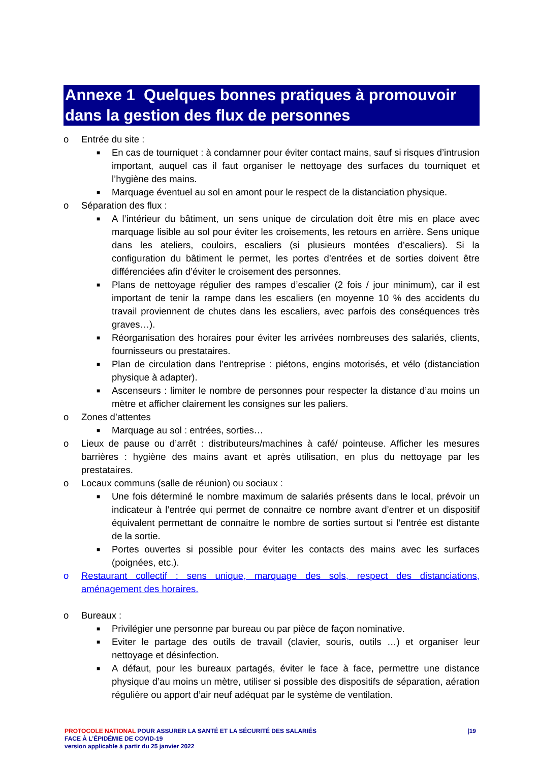Annexe 1 Quelques bonnes pratiques à promouvoir dans la gestion des flux de personnes
o Entrée du site :
■ En cas de tourniquet : à condamner pour éviter contact mains, sauf si risques d’intrusion important, auquel cas il faut organiser le nettoyage des surfaces du tourniquet et l’hygiène des mains.
■ Marquage éventuel au sol en amont pour le respect de la distanciation physique.
o Séparation des flux :
■ A l’intérieur du bâtiment, un sens unique de circulation doit être mis en place avec marquage lisible au sol pour éviter les croisements, les retours en arrière. Sens unique dans les ateliers, couloirs, escaliers (si plusieurs montées d’escaliers). Si la configuration du bâtiment le permet, les portes d’entrées et de sorties doivent être différenciées afin d’éviter le croisement des personnes.
■ Plans de nettoyage régulier des rampes d’escalier (2 fois / jour minimum), car il est important de tenir la rampe dans les escaliers (en moyenne 10 % des accidents du travail proviennent de chutes dans les escaliers, avec parfois des conséquences très graves…).
■ Réorganisation des horaires pour éviter les arrivées nombreuses des salariés, clients, fournisseurs ou prestataires.
■ Plan de circulation dans l’entreprise : piétons, engins motorisés, et vélo (distanciation physique à adapter).
■ Ascenseurs : limiter le nombre de personnes pour respecter la distance d’au moins un mètre et afficher clairement les consignes sur les paliers.
o Zones d’attentes
■ Marquage au sol : entrées, sorties…
o Lieux de pause ou d’arrêt : distributeurs/machines à café/ pointeuse. Afficher les mesures barrières : hygiène des mains avant et après utilisation, en plus du nettoyage par les prestataires.
o Locaux communs (salle de réunion) ou sociaux :
■ Une fois déterminé le nombre maximum de salariés présents dans le local, prévoir un indicateur à l’entrée qui permet de connaitre ce nombre avant d’entrer et un dispositif équivalent permettant de connaitre le nombre de sorties surtout si l’entrée est distante de la sortie.
■ Portes ouvertes si possible pour éviter les contacts des mains avec les surfaces (poignées, etc.).
o Restaurant collectif : sens unique, marquage des sols, respect des distanciations, aménagement des horaires.
o Bureaux :
■ Privilégier une personne par bureau ou par pièce de façon nominative.
■ Eviter le partage des outils de travail (clavier, souris, outils …) et organiser leur nettoyage et désinfection.
■ A défaut, pour les bureaux partagés, éviter le face à face, permettre une distance physique d’au moins un mètre, utiliser si possible des dispositifs de séparation, aération régulière ou apport d’air neuf adéquat par le système de ventilation.
PROTOCOLE NATIONAL POUR ASSURER LA SANTÉ ET LA SÉCURITÉ DES SALARIÉS
FACE À L’ÉPIDÉMIE DE COVID-19
version applicable à partir du 25 janvier 2022
|19